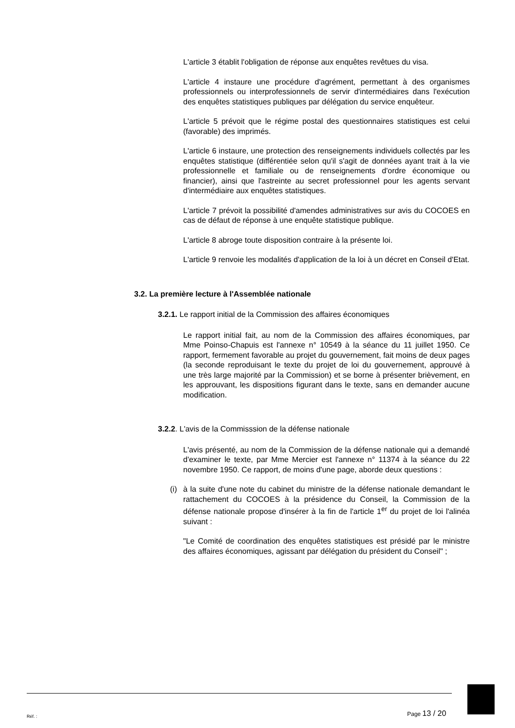L'article 3 établit l'obligation de réponse aux enquêtes revêtues du visa.
L'article 4 instaure une procédure d'agrément, permettant à des organismes professionnels ou interprofessionnels de servir d'intermédiaires dans l'exécution des enquêtes statistiques publiques par délégation du service enquêteur.
L'article 5 prévoit que le régime postal des questionnaires statistiques est celui (favorable) des imprimés.
L'article 6 instaure, une protection des renseignements individuels collectés par les enquêtes statistique (différentiée selon qu'il s'agit de données ayant trait à la vie professionnelle et familiale ou de renseignements d'ordre économique ou financier), ainsi que l'astreinte au secret professionnel pour les agents servant d'intermédiaire aux enquêtes statistiques.
L'article 7 prévoit la possibilité d'amendes administratives sur avis du COCOES en cas de défaut de réponse à une enquête statistique publique.
L'article 8 abroge toute disposition contraire à la présente loi.
L'article 9 renvoie les modalités d'application de la loi à un décret en Conseil d'Etat.
3.2. La première lecture à l'Assemblée nationale
3.2.1. Le rapport initial de la Commission des affaires économiques
Le rapport initial fait, au nom de la Commission des affaires économiques, par Mme Poinso-Chapuis est l'annexe n° 10549 à la séance du 11 juillet 1950. Ce rapport, fermement favorable au projet du gouvernement, fait moins de deux pages (la seconde reproduisant le texte du projet de loi du gouvernement, approuvé à une très large majorité par la Commission) et se borne à présenter brièvement, en les approuvant, les dispositions figurant dans le texte, sans en demander aucune modification.
3.2.2. L'avis de la Commisssion de la défense nationale
L'avis présenté, au nom de la Commission de la défense nationale qui a demandé d'examiner le texte, par Mme Mercier est l'annexe n° 11374 à la séance du 22 novembre 1950. Ce rapport, de moins d'une page, aborde deux questions :
(i) à la suite d'une note du cabinet du ministre de la défense nationale demandant le rattachement du COCOES à la présidence du Conseil, la Commission de la défense nationale propose d'insérer à la fin de l'article 1<sup>er</sup> du projet de loi l'alinéa suivant :
"Le Comité de coordination des enquêtes statistiques est présidé par le ministre des affaires économiques, agissant par délégation du président du Conseil" ;
Réf. : Page 13 / 20